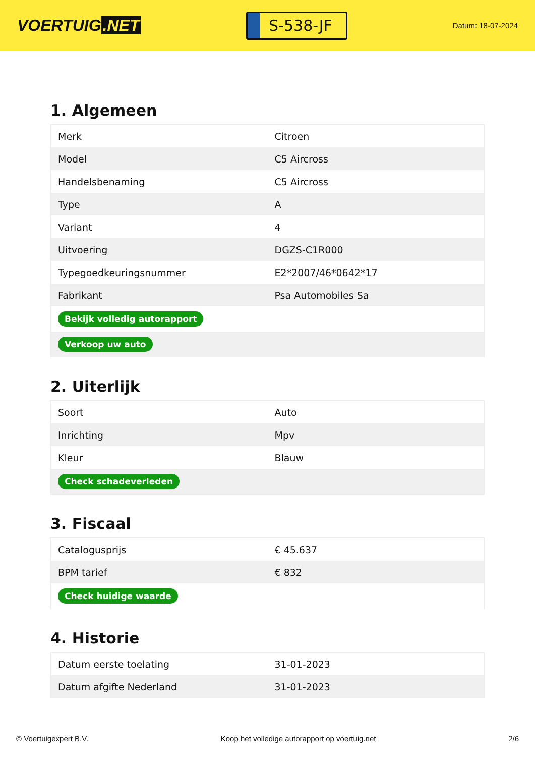VOERTUIG.NET
S-538-JF
Datum: 18-07-2024
1. Algemeen
| Merk | Citroen |
| Model | C5 Aircross |
| Handelsbenaming | C5 Aircross |
| Type | A |
| Variant | 4 |
| Uitvoering | DGZS-C1R000 |
| Typegoedkeuringsnummer | E2*2007/46*0642*17 |
| Fabrikant | Psa Automobiles Sa |
| Bekijk volledig autorapport | |
| Verkoop uw auto | |
2. Uiterlijk
| Soort | Auto |
| Inrichting | Mpv |
| Kleur | Blauw |
| Check schadeverleden | |
3. Fiscaal
| Catalogusprijs | € 45.637 |
| BPM tarief | € 832 |
| Check huidige waarde | |
4. Historie
| Datum eerste toelating | 31-01-2023 |
| Datum afgifte Nederland | 31-01-2023 |
© Voertuigexpert B.V. Koop het volledige autorapport op voertuig.net 2/6